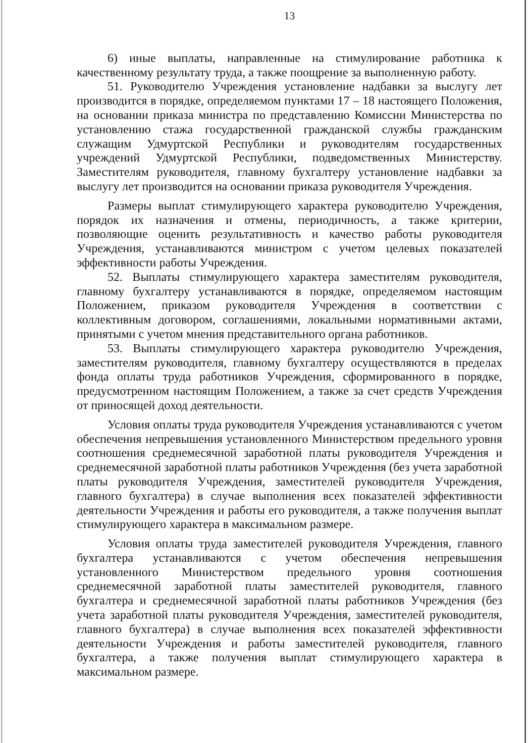13
6) иные выплаты, направленные на стимулирование работника к качественному результату труда, а также поощрение за выполненную работу.
51. Руководителю Учреждения установление надбавки за выслугу лет производится в порядке, определяемом пунктами 17 – 18 настоящего Положения, на основании приказа министра по представлению Комиссии Министерства по установлению стажа государственной гражданской службы гражданским служащим Удмуртской Республики и руководителям государственных учреждений Удмуртской Республики, подведомственных Министерству. Заместителям руководителя, главному бухгалтеру установление надбавки за выслугу лет производится на основании приказа руководителя Учреждения.
Размеры выплат стимулирующего характера руководителю Учреждения, порядок их назначения и отмены, периодичность, а также критерии, позволяющие оценить результативность и качество работы руководителя Учреждения, устанавливаются министром с учетом целевых показателей эффективности работы Учреждения.
52. Выплаты стимулирующего характера заместителям руководителя, главному бухгалтеру устанавливаются в порядке, определяемом настоящим Положением, приказом руководителя Учреждения в соответствии с коллективным договором, соглашениями, локальными нормативными актами, принятыми с учетом мнения представительного органа работников.
53. Выплаты стимулирующего характера руководителю Учреждения, заместителям руководителя, главному бухгалтеру осуществляются в пределах фонда оплаты труда работников Учреждения, сформированного в порядке, предусмотренном настоящим Положением, а также за счет средств Учреждения от приносящей доход деятельности.
Условия оплаты труда руководителя Учреждения устанавливаются с учетом обеспечения непревышения установленного Министерством предельного уровня соотношения среднемесячной заработной платы руководителя Учреждения и среднемесячной заработной платы работников Учреждения (без учета заработной платы руководителя Учреждения, заместителей руководителя Учреждения, главного бухгалтера) в случае выполнения всех показателей эффективности деятельности Учреждения и работы его руководителя, а также получения выплат стимулирующего характера в максимальном размере.
Условия оплаты труда заместителей руководителя Учреждения, главного бухгалтера устанавливаются с учетом обеспечения непревышения установленного Министерством предельного уровня соотношения среднемесячной заработной платы заместителей руководителя, главного бухгалтера и среднемесячной заработной платы работников Учреждения (без учета заработной платы руководителя Учреждения, заместителей руководителя, главного бухгалтера) в случае выполнения всех показателей эффективности деятельности Учреждения и работы заместителей руководителя, главного бухгалтера, а также получения выплат стимулирующего характера в максимальном размере.